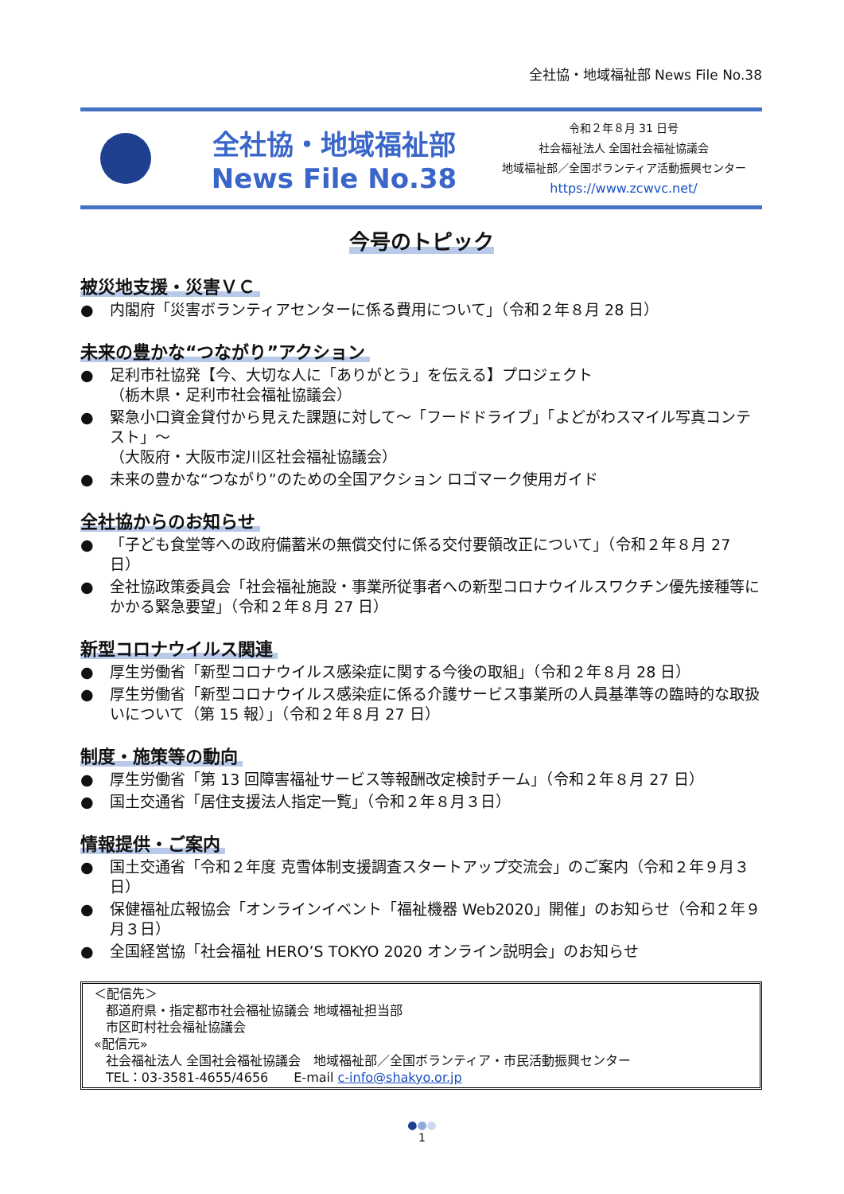全社協・地域福祉部 News File No.38
全社協・地域福祉部
News File No.38
令和２年８月 31 日号
社会福祉法人 全国社会福祉協議会
地域福祉部／全国ボランティア活動振興センター
https://www.zcwvc.net/
今号のトピック
被災地支援・災害ＶＣ
● 内閣府「災害ボランティアセンターに係る費用について」（令和２年８月 28 日）
未来の豊かな“つながり”アクション
● 足利市社協発【今、大切な人に「ありがとう」を伝える】プロジェクト
（栃木県・足利市社会福祉協議会）
● 緊急小口資金貸付から見えた課題に対して～「フードドライブ」「よどがわスマイル写真コンテスト」～
（大阪府・大阪市淀川区社会福祉協議会）
● 未来の豊かな“つながり”のための全国アクション ロゴマーク使用ガイド
全社協からのお知らせ
● 「子ども食堂等への政府備蓄米の無償交付に係る交付要領改正について」（令和２年８月 27 日）
● 全社協政策委員会「社会福祉施設・事業所従事者への新型コロナウイルスワクチン優先接種等にかかる緊急要望」（令和２年８月 27 日）
新型コロナウイルス関連
● 厚生労働省「新型コロナウイルス感染症に関する今後の取組」（令和２年８月 28 日）
● 厚生労働省「新型コロナウイルス感染症に係る介護サービス事業所の人員基準等の臨時的な取扱いについて（第 15 報）」（令和２年８月 27 日）
制度・施策等の動向
● 厚生労働省「第 13 回障害福祉サービス等報酬改定検討チーム」（令和２年８月 27 日）
● 国土交通省「居住支援法人指定一覧」（令和２年８月３日）
情報提供・ご案内
● 国土交通省「令和２年度 克雪体制支援調査スタートアップ交流会」のご案内（令和２年９月３日）
● 保健福祉広報協会「オンラインイベント「福祉機器 Web2020」開催」のお知らせ（令和２年９月３日）
● 全国経営協「社会福祉 HERO’S TOKYO 2020 オンライン説明会」のお知らせ
＜配信先＞
都道府県・指定都市社会福祉協議会 地域福祉担当部
市区町村社会福祉協議会
«配信元»
社会福祉法人 全国社会福祉協議会　地域福祉部／全国ボランティア・市民活動振興センター
TEL：03-3581-4655/4656　　E-mail c-info@shakyo.or.jp
●●●
1